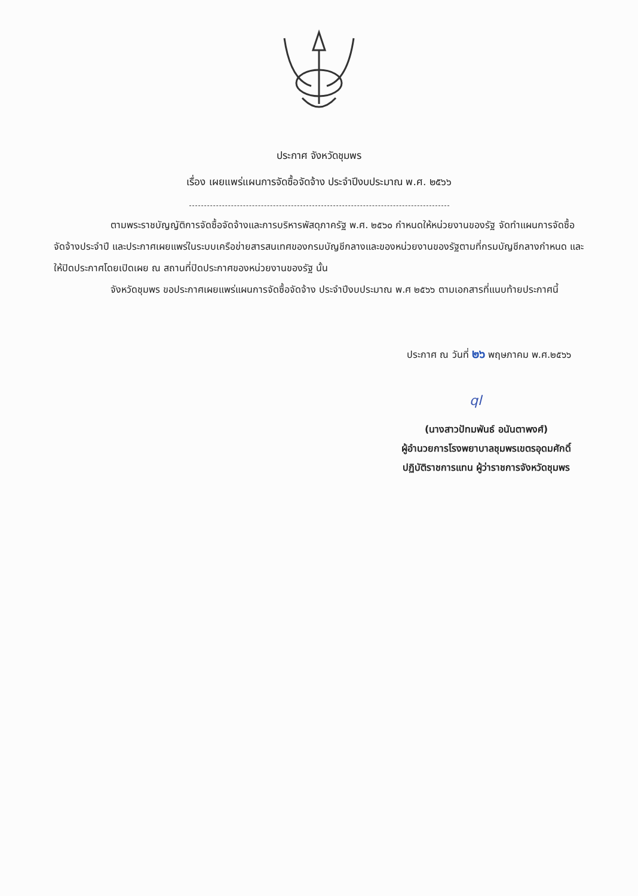ประกาศ จังหวัดชุมพร
เรื่อง เผยแพร่แผนการจัดซื้อจัดจ้าง ประจำปีงบประมาณ พ.ศ. ๒๕๖๖
ตามพระราชบัญญัติการจัดซื้อจัดจ้างและการบริหารพัสดุภาครัฐ พ.ศ. ๒๕๖๐ กำหนดให้หน่วยงานของรัฐ จัดทำแผนการจัดซื้อจัดจ้างประจำปี และประกาศเผยแพร่ในระบบเครือข่ายสารสนเทศของกรมบัญชีกลางและของหน่วยงานของรัฐตามที่กรมบัญชีกลางกำหนด และให้ปิดประกาศโดยเปิดเผย ณ สถานที่ปิดประกาศของหน่วยงานของรัฐ นั้น
จังหวัดชุมพร ขอประกาศเผยแพร่แผนการจัดซื้อจัดจ้าง ประจำปีงบประมาณ พ.ศ ๒๕๖๖ ตามเอกสารที่แนบท้ายประกาศนี้
ประกาศ ณ วันที่ ๒๖ พฤษภาคม พ.ศ.๒๕๖๖
ql
(นางสาวปัทมพันธ์ อนันตาพงศ์)
ผู้อำนวยการโรงพยาบาลชุมพรเขตรอุดมศักดิ์
ปฏิบัติราชการแทน ผู้ว่าราชการจังหวัดชุมพร